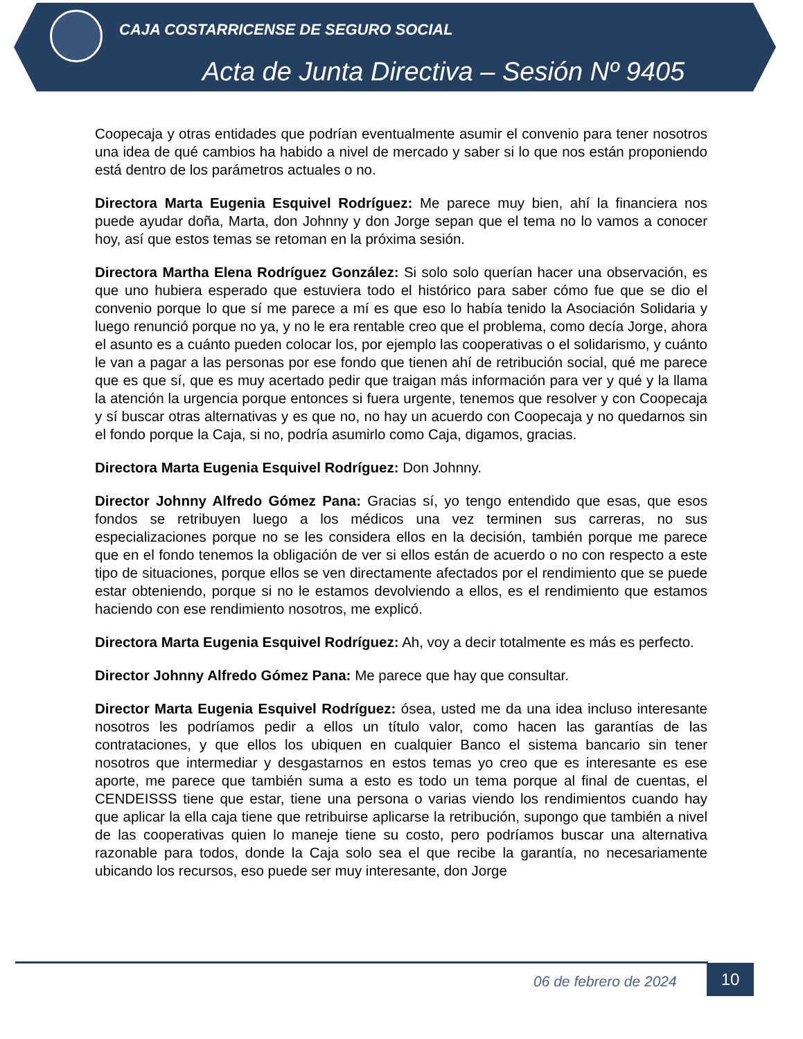CAJA COSTARRICENSE DE SEGURO SOCIAL
Acta de Junta Directiva – Sesión Nº 9405
Coopecaja y otras entidades que podrían eventualmente asumir el convenio para tener nosotros una idea de qué cambios ha habido a nivel de mercado y saber si lo que nos están proponiendo está dentro de los parámetros actuales o no.
Directora Marta Eugenia Esquivel Rodríguez: Me parece muy bien, ahí la financiera nos puede ayudar doña, Marta, don Johnny y don Jorge sepan que el tema no lo vamos a conocer hoy, así que estos temas se retoman en la próxima sesión.
Directora Martha Elena Rodríguez González: Si solo solo querían hacer una observación, es que uno hubiera esperado que estuviera todo el histórico para saber cómo fue que se dio el convenio porque lo que sí me parece a mí es que eso lo había tenido la Asociación Solidaria y luego renunció porque no ya, y no le era rentable creo que el problema, como decía Jorge, ahora el asunto es a cuánto pueden colocar los, por ejemplo las cooperativas o el solidarismo, y cuánto le van a pagar a las personas por ese fondo que tienen ahí de retribución social, qué me parece que es que sí, que es muy acertado pedir que traigan más información para ver y qué y la llama la atención la urgencia porque entonces si fuera urgente, tenemos que resolver y con Coopecaja y sí buscar otras alternativas y es que no, no hay un acuerdo con Coopecaja y no quedarnos sin el fondo porque la Caja, si no, podría asumirlo como Caja, digamos, gracias.
Directora Marta Eugenia Esquivel Rodríguez: Don Johnny.
Director Johnny Alfredo Gómez Pana: Gracias sí, yo tengo entendido que esas, que esos fondos se retribuyen luego a los médicos una vez terminen sus carreras, no sus especializaciones porque no se les considera ellos en la decisión, también porque me parece que en el fondo tenemos la obligación de ver si ellos están de acuerdo o no con respecto a este tipo de situaciones, porque ellos se ven directamente afectados por el rendimiento que se puede estar obteniendo, porque si no le estamos devolviendo a ellos, es el rendimiento que estamos haciendo con ese rendimiento nosotros, me explicó.
Directora Marta Eugenia Esquivel Rodríguez: Ah, voy a decir totalmente es más es perfecto.
Director Johnny Alfredo Gómez Pana: Me parece que hay que consultar.
Director Marta Eugenia Esquivel Rodríguez: ósea, usted me da una idea incluso interesante nosotros les podríamos pedir a ellos un título valor, como hacen las garantías de las contrataciones, y que ellos los ubiquen en cualquier Banco el sistema bancario sin tener nosotros que intermediar y desgastarnos en estos temas yo creo que es interesante es ese aporte, me parece que también suma a esto es todo un tema porque al final de cuentas, el CENDEISSS tiene que estar, tiene una persona o varias viendo los rendimientos cuando hay que aplicar la ella caja tiene que retribuirse aplicarse la retribución, supongo que también a nivel de las cooperativas quien lo maneje tiene su costo, pero podríamos buscar una alternativa razonable para todos, donde la Caja solo sea el que recibe la garantía, no necesariamente ubicando los recursos, eso puede ser muy interesante, don Jorge
06 de febrero de 2024 10